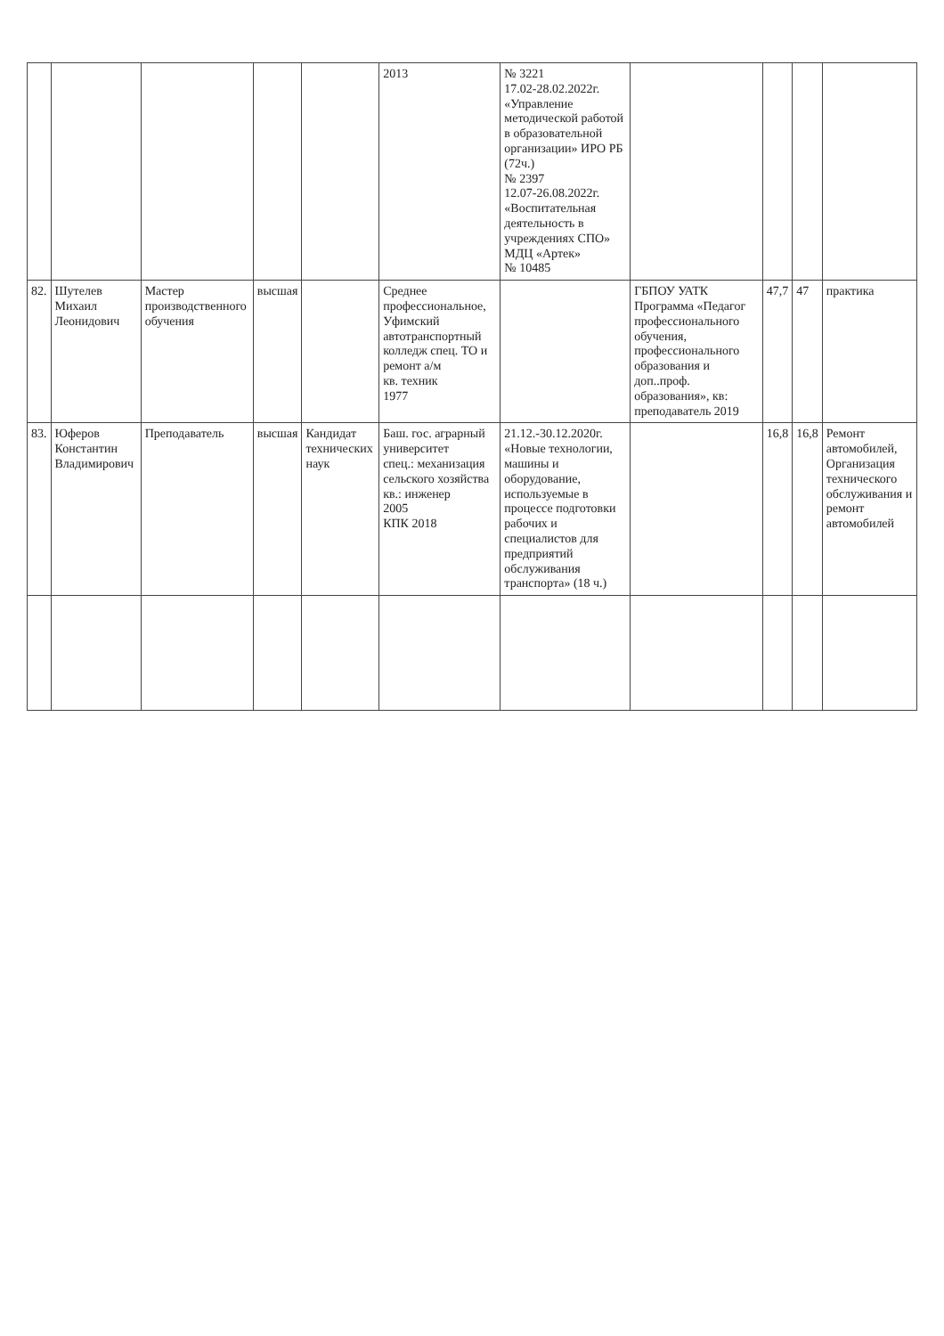| | | | | | 2013 | № 3221 17.02-28.02.2022г. «Управление методической работой в образовательной организации» ИРО РБ (72ч.) № 2397 12.07-26.08.2022г. «Воспитательная деятельность в учреждениях СПО» МДЦ «Артек» № 10485 | | | | |
| 82. | Шутелев Михаил Леонидович | Мастер производственного обучения | высшая | | Среднее профессиональное, Уфимский автотранспортный колледж спец. ТО и ремонт а/м кв. техник 1977 | | ГБПОУ УАТК Программа «Педагог профессионального обучения, профессионального образования и доп..проф. образования», кв: преподаватель 2019 | 47,7 | 47 | практика |
| 83. | Юферов Константин Владимирович | Преподаватель | высшая | Кандидат технических наук | Баш. гос. аграрный университет спец.: механизация сельского хозяйства кв.: инженер 2005 КПК 2018 | 21.12.-30.12.2020г. «Новые технологии, машины и оборудование, используемые в процессе подготовки рабочих и специалистов для предприятий обслуживания транспорта» (18 ч.) | | 16,8 | 16,8 | Ремонт автомобилей, Организация технического обслуживания и ремонт автомобилей |